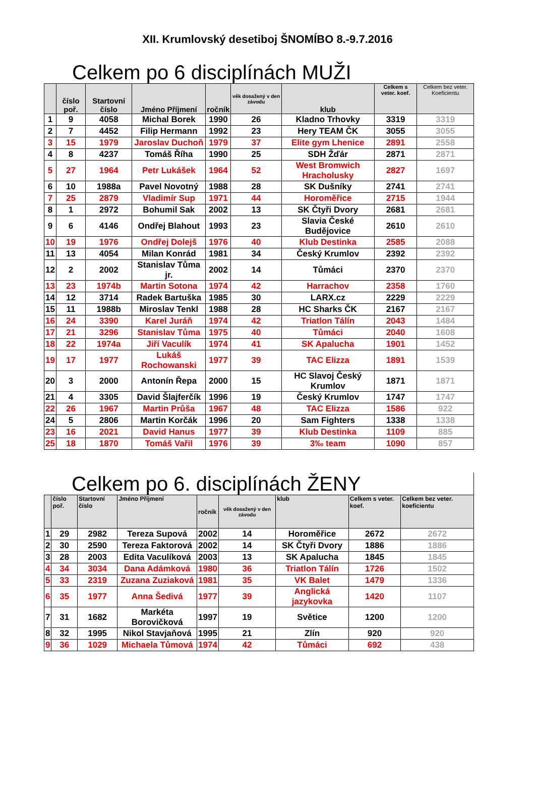XII. Krumlovský desetiboj ŠNOMÍBO 8.-9.7.2016
Celkem po 6 disciplínách MUŽI
| | číslo poř. | Startovní číslo | Jméno Příjmení | ročník | věk dosažený v den závodu | klub | Celkem s veter. koef. | Celkem bez veter. Koeficientu |
| --- | --- | --- | --- | --- | --- | --- | --- | --- |
| 1 | 9 | 4058 | Michal Borek | 1990 | 26 | Kladno Trhovky | 3319 | 3319 |
| 2 | 7 | 4452 | Filip Hermann | 1992 | 23 | Hery TEAM ČK | 3055 | 3055 |
| 3 | 15 | 1979 | Jaroslav Duchoň | 1979 | 37 | Elite gym Lhenice | 2891 | 2558 |
| 4 | 8 | 4237 | Tomáš Říha | 1990 | 25 | SDH Žďár | 2871 | 2871 |
| 5 | 27 | 1964 | Petr Lukášek | 1964 | 52 | West Bromwich Hracholusky | 2827 | 1697 |
| 6 | 10 | 1988a | Pavel Novotný | 1988 | 28 | SK Dušníky | 2741 | 2741 |
| 7 | 25 | 2879 | Vladimír Sup | 1971 | 44 | Horoměřice | 2715 | 1944 |
| 8 | 1 | 2972 | Bohumil Sak | 2002 | 13 | SK Čtyři Dvory | 2681 | 2681 |
| 9 | 6 | 4146 | Ondřej Blahout | 1993 | 23 | Slavia České Budějovice | 2610 | 2610 |
| 10 | 19 | 1976 | Ondřej Dolejš | 1976 | 40 | Klub Destinka | 2585 | 2088 |
| 11 | 13 | 4054 | Milan Konrád | 1981 | 34 | Český Krumlov | 2392 | 2392 |
| 12 | 2 | 2002 | Stanislav Tůma jr. | 2002 | 14 | Tůmáci | 2370 | 2370 |
| 13 | 23 | 1974b | Martin Sotona | 1974 | 42 | Harrachov | 2358 | 1760 |
| 14 | 12 | 3714 | Radek Bartuška | 1985 | 30 | LARX.cz | 2229 | 2229 |
| 15 | 11 | 1988b | Miroslav Tenkl | 1988 | 28 | HC Sharks ČK | 2167 | 2167 |
| 16 | 24 | 3390 | Karel Juráň | 1974 | 42 | Triatlon Tálín | 2043 | 1484 |
| 17 | 21 | 3296 | Stanislav Tůma | 1975 | 40 | Tůmáci | 2040 | 1608 |
| 18 | 22 | 1974a | Jiří Vaculík | 1974 | 41 | SK Apalucha | 1901 | 1452 |
| 19 | 17 | 1977 | Lukáš Rochowanski | 1977 | 39 | TAC Elizza | 1891 | 1539 |
| 20 | 3 | 2000 | Antonín Řepa | 2000 | 15 | HC Slavoj Český Krumlov | 1871 | 1871 |
| 21 | 4 | 3305 | David Šlajferčík | 1996 | 19 | Český Krumlov | 1747 | 1747 |
| 22 | 26 | 1967 | Martin Průša | 1967 | 48 | TAC Elizza | 1586 | 922 |
| 24 | 5 | 2806 | Martin Korčák | 1996 | 20 | Sam Fighters | 1338 | 1338 |
| 23 | 16 | 2021 | David Hanus | 1977 | 39 | Klub Destinka | 1109 | 885 |
| 25 | 18 | 1870 | Tomáš Vařil | 1976 | 39 | 3‰ team | 1090 | 857 |
Celkem po 6. disciplínách ŽENY
| | číslo poř. | Startovní číslo | Jméno Příjmení | ročník | věk dosažený v den závodu | klub | Celkem s veter. koef. | Celkem bez veter. koeficientu |
| --- | --- | --- | --- | --- | --- | --- | --- | --- |
| 1 | 29 | 2982 | Tereza Supová | 2002 | 14 | Horoměřice | 2672 | 2672 |
| 2 | 30 | 2590 | Tereza Faktorová | 2002 | 14 | SK Čtyři Dvory | 1886 | 1886 |
| 3 | 28 | 2003 | Edita Vaculíková | 2003 | 13 | SK Apalucha | 1845 | 1845 |
| 4 | 34 | 3034 | Dana Adámková | 1980 | 36 | Triatlon Tálín | 1726 | 1502 |
| 5 | 33 | 2319 | Zuzana Zuziaková | 1981 | 35 | VK Balet | 1479 | 1336 |
| 6 | 35 | 1977 | Anna Šedivá | 1977 | 39 | Anglická jazykovka | 1420 | 1107 |
| 7 | 31 | 1682 | Markéta Borovičková | 1997 | 19 | Světice | 1200 | 1200 |
| 8 | 32 | 1995 | Nikol Stavjaňová | 1995 | 21 | Zlín | 920 | 920 |
| 9 | 36 | 1029 | Michaela Tůmová | 1974 | 42 | Tůmáci | 692 | 438 |